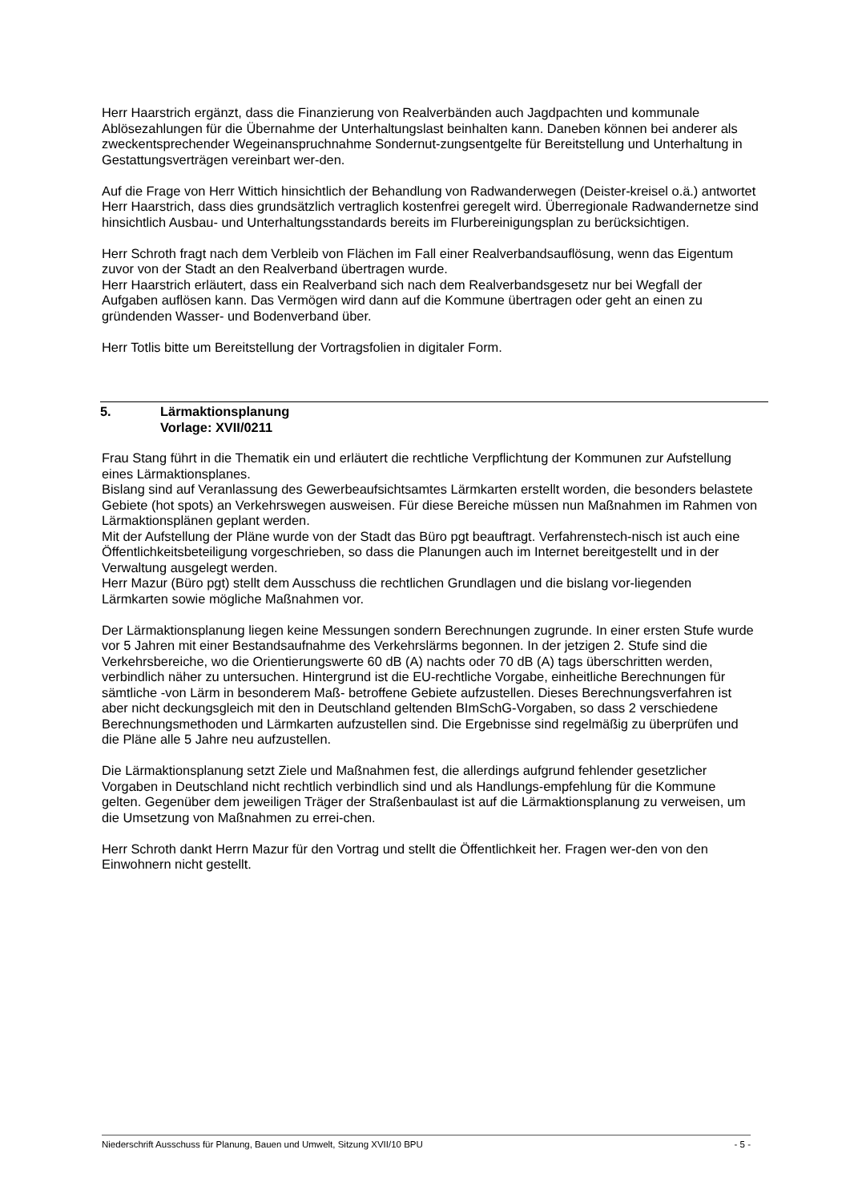Herr Haarstrich ergänzt, dass die Finanzierung von Realverbänden auch Jagdpachten und kommunale Ablösezahlungen für die Übernahme der Unterhaltungslast beinhalten kann. Daneben können bei anderer als zweckentsprechender Wegeinanspruchnahme Sondernut-zungsentgelte für Bereitstellung und Unterhaltung in Gestattungsverträgen vereinbart wer-den.
Auf die Frage von Herr Wittich hinsichtlich der Behandlung von Radwanderwegen (Deister-kreisel o.ä.) antwortet Herr Haarstrich, dass dies grundsätzlich vertraglich kostenfrei geregelt wird. Überregionale Radwandernetze sind hinsichtlich Ausbau- und Unterhaltungsstandards bereits im Flurbereinigungsplan zu berücksichtigen.
Herr Schroth fragt nach dem Verbleib von Flächen im Fall einer Realverbandsauflösung, wenn das Eigentum zuvor von der Stadt an den Realverband übertragen wurde.
Herr Haarstrich erläutert, dass ein Realverband sich nach dem Realverbandsgesetz nur bei Wegfall der Aufgaben auflösen kann. Das Vermögen wird dann auf die Kommune übertragen oder geht an einen zu gründenden Wasser- und Bodenverband über.
Herr Totlis bitte um Bereitstellung der Vortragsfolien in digitaler Form.
5. Lärmaktionsplanung
Vorlage: XVII/0211
Frau Stang führt in die Thematik ein und erläutert die rechtliche Verpflichtung der Kommunen zur Aufstellung eines Lärmaktionsplanes.
Bislang sind auf Veranlassung des Gewerbeaufsichtsamtes Lärmkarten erstellt worden, die besonders belastete Gebiete (hot spots) an Verkehrswegen ausweisen. Für diese Bereiche müssen nun Maßnahmen im Rahmen von Lärmaktionsplänen geplant werden.
Mit der Aufstellung der Pläne wurde von der Stadt das Büro pgt beauftragt. Verfahrenstech-nisch ist auch eine Öffentlichkeitsbeteiligung vorgeschrieben, so dass die Planungen auch im Internet bereitgestellt und in der Verwaltung ausgelegt werden.
Herr Mazur (Büro pgt) stellt dem Ausschuss die rechtlichen Grundlagen und die bislang vor-liegenden Lärmkarten sowie mögliche Maßnahmen vor.
Der Lärmaktionsplanung liegen keine Messungen sondern Berechnungen zugrunde. In einer ersten Stufe wurde vor 5 Jahren mit einer Bestandsaufnahme des Verkehrslärms begonnen. In der jetzigen 2. Stufe sind die Verkehrsbereiche, wo die Orientierungswerte 60 dB (A) nachts oder 70 dB (A) tags überschritten werden, verbindlich näher zu untersuchen. Hintergrund ist die EU-rechtliche Vorgabe, einheitliche Berechnungen für sämtliche -von Lärm in besonderem Maß- betroffene Gebiete aufzustellen. Dieses Berechnungsverfahren ist aber nicht deckungsgleich mit den in Deutschland geltenden BImSchG-Vorgaben, so dass 2 verschiedene Berechnungsmethoden und Lärmkarten aufzustellen sind. Die Ergebnisse sind regelmäßig zu überprüfen und die Pläne alle 5 Jahre neu aufzustellen.
Die Lärmaktionsplanung setzt Ziele und Maßnahmen fest, die allerdings aufgrund fehlender gesetzlicher Vorgaben in Deutschland nicht rechtlich verbindlich sind und als Handlungs-empfehlung für die Kommune gelten. Gegenüber dem jeweiligen Träger der Straßenbaulast ist auf die Lärmaktionsplanung zu verweisen, um die Umsetzung von Maßnahmen zu errei-chen.
Herr Schroth dankt Herrn Mazur für den Vortrag und stellt die Öffentlichkeit her. Fragen wer-den von den Einwohnern nicht gestellt.
Niederschrift Ausschuss für Planung, Bauen und Umwelt, Sitzung XVII/10 BPU - 5 -